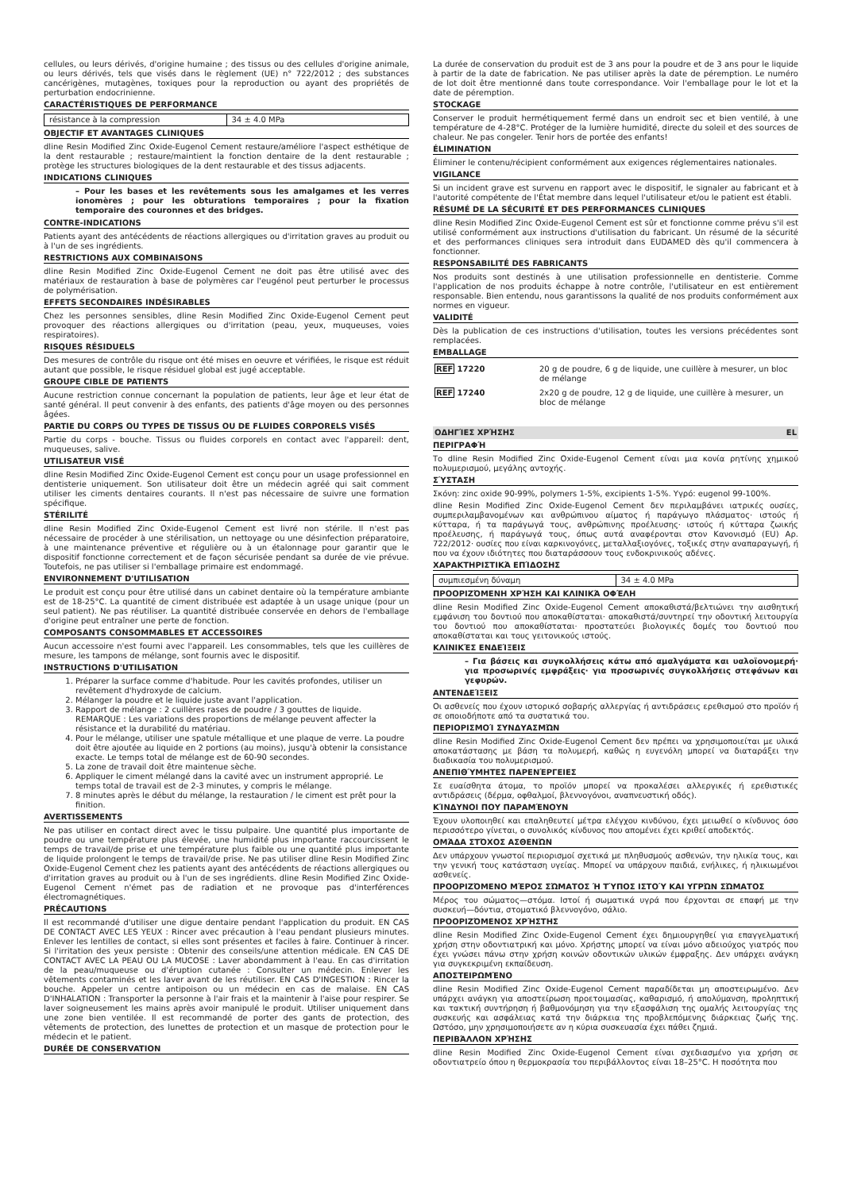cellules, ou leurs dérivés, d'origine humaine ; des tissus ou des cellules d'origine animale, ou leurs dérivés, tels que visés dans le règlement (UE) n° 722/2012 ; des substances cancérigènes, mutagènes, toxiques pour la reproduction ou ayant des propriétés de perturbation endocrinienne.
CARACTÉRISTIQUES DE PERFORMANCE
| résistance à la compression | 34 ± 4.0 MPa |
OBJECTIF ET AVANTAGES CLINIQUES
dline Resin Modified Zinc Oxide-Eugenol Cement restaure/améliore l'aspect esthétique de la dent restaurable ; restaure/maintient la fonction dentaire de la dent restaurable ; protège les structures biologiques de la dent restaurable et des tissus adjacents.
INDICATIONS CLINIQUES
– Pour les bases et les revêtements sous les amalgames et les verres ionomères ; pour les obturations temporaires ; pour la fixation temporaire des couronnes et des bridges.
CONTRE-INDICATIONS
Patients ayant des antécédents de réactions allergiques ou d'irritation graves au produit ou à l'un de ses ingrédients.
RESTRICTIONS AUX COMBINAISONS
dline Resin Modified Zinc Oxide-Eugenol Cement ne doit pas être utilisé avec des matériaux de restauration à base de polymères car l'eugénol peut perturber le processus de polymérisation.
EFFETS SECONDAIRES INDÉSIRABLES
Chez les personnes sensibles, dline Resin Modified Zinc Oxide-Eugenol Cement peut provoquer des réactions allergiques ou d'irritation (peau, yeux, muqueuses, voies respiratoires).
RISQUES RÉSIDUELS
Des mesures de contrôle du risque ont été mises en oeuvre et vérifiées, le risque est réduit autant que possible, le risque résiduel global est jugé acceptable.
GROUPE CIBLE DE PATIENTS
Aucune restriction connue concernant la population de patients, leur âge et leur état de santé général. Il peut convenir à des enfants, des patients d'âge moyen ou des personnes âgées.
PARTIE DU CORPS OU TYPES DE TISSUS OU DE FLUIDES CORPORELS VISÉS
Partie du corps - bouche. Tissus ou fluides corporels en contact avec l'appareil: dent, muqueuses, salive.
UTILISATEUR VISÉ
dline Resin Modified Zinc Oxide-Eugenol Cement est conçu pour un usage professionnel en dentisterie uniquement. Son utilisateur doit être un médecin agréé qui sait comment utiliser les ciments dentaires courants. Il n'est pas nécessaire de suivre une formation spécifique.
STÉRILITÉ
dline Resin Modified Zinc Oxide-Eugenol Cement est livré non stérile. Il n'est pas nécessaire de procéder à une stérilisation, un nettoyage ou une désinfection préparatoire, à une maintenance préventive et régulière ou à un étalonnage pour garantir que le dispositif fonctionne correctement et de façon sécurisée pendant sa durée de vie prévue. Toutefois, ne pas utiliser si l'emballage primaire est endommagé.
ENVIRONNEMENT D'UTILISATION
Le produit est conçu pour être utilisé dans un cabinet dentaire où la température ambiante est de 18-25°C. La quantité de ciment distribuée est adaptée à un usage unique (pour un seul patient). Ne pas réutiliser. La quantité distribuée conservée en dehors de l'emballage d'origine peut entraîner une perte de fonction.
COMPOSANTS CONSOMMABLES ET ACCESSOIRES
Aucun accessoire n'est fourni avec l'appareil. Les consommables, tels que les cuillères de mesure, les tampons de mélange, sont fournis avec le dispositif.
INSTRUCTIONS D'UTILISATION
1. Préparer la surface comme d'habitude. Pour les cavités profondes, utiliser un revêtement d'hydroxyde de calcium.
2. Mélanger la poudre et le liquide juste avant l'application.
3. Rapport de mélange : 2 cuillères rases de poudre / 3 gouttes de liquide. REMARQUE : Les variations des proportions de mélange peuvent affecter la résistance et la durabilité du matériau.
4. Pour le mélange, utiliser une spatule métallique et une plaque de verre. La poudre doit être ajoutée au liquide en 2 portions (au moins), jusqu'à obtenir la consistance exacte. Le temps total de mélange est de 60-90 secondes.
5. La zone de travail doit être maintenue sèche.
6. Appliquer le ciment mélangé dans la cavité avec un instrument approprié. Le temps total de travail est de 2-3 minutes, y compris le mélange.
7. 8 minutes après le début du mélange, la restauration / le ciment est prêt pour la finition.
AVERTISSEMENTS
Ne pas utiliser en contact direct avec le tissu pulpaire. Une quantité plus importante de poudre ou une température plus élevée, une humidité plus importante raccourcissent le temps de travail/de prise et une température plus faible ou une quantité plus importante de liquide prolongent le temps de travail/de prise. Ne pas utiliser dline Resin Modified Zinc Oxide-Eugenol Cement chez les patients ayant des antécédents de réactions allergiques ou d'irritation graves au produit ou à l'un de ses ingrédients. dline Resin Modified Zinc Oxide-Eugenol Cement n'émet pas de radiation et ne provoque pas d'interférences électromagnétiques.
PRÉCAUTIONS
Il est recommandé d'utiliser une digue dentaire pendant l'application du produit. EN CAS DE CONTACT AVEC LES YEUX : Rincer avec précaution à l'eau pendant plusieurs minutes. Enlever les lentilles de contact, si elles sont présentes et faciles à faire. Continuer à rincer. Si l'irritation des yeux persiste : Obtenir des conseils/une attention médicale. EN CAS DE CONTACT AVEC LA PEAU OU LA MUCOSE : Laver abondamment à l'eau. En cas d'irritation de la peau/muqueuse ou d'éruption cutanée : Consulter un médecin. Enlever les vêtements contaminés et les laver avant de les réutiliser. EN CAS D'INGESTION : Rincer la bouche. Appeler un centre antipoison ou un médecin en cas de malaise. EN CAS D'INHALATION : Transporter la personne à l'air frais et la maintenir à l'aise pour respirer. Se laver soigneusement les mains après avoir manipulé le produit. Utiliser uniquement dans une zone bien ventilée. Il est recommandé de porter des gants de protection, des vêtements de protection, des lunettes de protection et un masque de protection pour le médecin et le patient.
DURÉE DE CONSERVATION
La durée de conservation du produit est de 3 ans pour la poudre et de 3 ans pour le liquide à partir de la date de fabrication. Ne pas utiliser après la date de péremption. Le numéro de lot doit être mentionné dans toute correspondance. Voir l'emballage pour le lot et la date de péremption.
STOCKAGE
Conserver le produit hermétiquement fermé dans un endroit sec et bien ventilé, à une température de 4-28°C. Protéger de la lumière humidité, directe du soleil et des sources de chaleur. Ne pas congeler. Tenir hors de portée des enfants!
ÉLIMINATION
Éliminer le contenu/récipient conformément aux exigences réglementaires nationales.
VIGILANCE
Si un incident grave est survenu en rapport avec le dispositif, le signaler au fabricant et à l'autorité compétente de l'État membre dans lequel l'utilisateur et/ou le patient est établi.
RÉSUMÉ DE LA SÉCURITÉ ET DES PERFORMANCES CLINIQUES
dline Resin Modified Zinc Oxide-Eugenol Cement est sûr et fonctionne comme prévu s'il est utilisé conformément aux instructions d'utilisation du fabricant. Un résumé de la sécurité et des performances cliniques sera introduit dans EUDAMED dès qu'il commencera à fonctionner.
RESPONSABILITÉ DES FABRICANTS
Nos produits sont destinés à une utilisation professionnelle en dentisterie. Comme l'application de nos produits échappe à notre contrôle, l'utilisateur en est entièrement responsable. Bien entendu, nous garantissons la qualité de nos produits conformément aux normes en vigueur.
VALIDITÉ
Dès la publication de ces instructions d'utilisation, toutes les versions précédentes sont remplacées.
EMBALLAGE
| REF 17220 | 20 g de poudre, 6 g de liquide, une cuillère à mesurer, un bloc de mélange |
| REF 17240 | 2x20 g de poudre, 12 g de liquide, une cuillère à mesurer, un bloc de mélange |
ΟΔΗΓΊΕΣ ΧΡΉΣΗΣ EL
ΠΕΡΙΓΡΑΦΉ
Το dline Resin Modified Zinc Oxide-Eugenol Cement είναι μια κονία ρητίνης χημικού πολυμερισμού, μεγάλης αντοχής.
ΣΎΣΤΑΣΗ
Σκόνη: zinc oxide 90-99%, polymers 1-5%, excipients 1-5%. Υγρό: eugenol 99-100%.
dline Resin Modified Zinc Oxide-Eugenol Cement δεν περιλαμβάνει ιατρικές ουσίες, συμπεριλαμβανομένων και ανθρώπινου αίματος ή παράγωγο πλάσματος· ιστούς ή κύτταρα, ή τα παράγωγά τους, ανθρώπινης προέλευσης· ιστούς ή κύτταρα ζωικής προέλευσης, ή παράγωγά τους, όπως αυτά αναφέρονται στον Κανονισμό (EU) Αρ. 722/2012· ουσίες που είναι καρκινογόνες, μεταλλαξιογόνες, τοξικές στην αναπαραγωγή, ή που να έχουν ιδιότητες που διαταράσσουν τους ενδοκρινικούς αδένες.
ΧΑΡΑΚΤΗΡΙΣΤΙΚΆ ΕΠΊΔΟΣΗΣ
| συμπιεσμένη δύναμη | 34 ± 4.0 MPa |
ΠΡΟΟΡΙΖΌΜΕΝΗ ΧΡΉΣΗ ΚΑΙ ΚΛΙΝΙΚΆ ΟΦΈΛΗ
dline Resin Modified Zinc Oxide-Eugenol Cement αποκαθιστά/βελτιώνει την αισθητική εμφάνιση του δοντιού που αποκαθίσταται· αποκαθιστά/συντηρεί την οδοντική λειτουργία του δοντιού που αποκαθίσταται· προστατεύει βιολογικές δομές του δοντιού που αποκαθίσταται και τους γειτονικούς ιστούς.
ΚΛΙΝΙΚΈΣ ΕΝΔΕΊΞΕΙΣ
– Για βάσεις και συγκολλήσεις κάτω από αμαλγάματα και υαλοϊονομερή· για προσωρινές εμφράξεις· για προσωρινές συγκολλήσεις στεφάνων και γεφυρών.
ΑΝΤΕΝΔΕΊΞΕΙΣ
Οι ασθενείς που έχουν ιστορικό σοβαρής αλλεργίας ή αντιδράσεις ερεθισμού στο προϊόν ή σε οποιοδήποτε από τα συστατικά του.
ΠΕΡΙΟΡΙΣΜΟΊ ΣΥΝΔΥΑΣΜΏΝ
dline Resin Modified Zinc Oxide-Eugenol Cement δεν πρέπει να χρησιμοποιείται με υλικά αποκατάστασης με βάση τα πολυμερή, καθώς η ευγενόλη μπορεί να διαταράξει την διαδικασία του πολυμερισμού.
ΑΝΕΠΙΘΎΜΗΤΕΣ ΠΑΡΕΝΈΡΓΕΙΕΣ
Σε ευαίσθητα άτομα, το προϊόν μπορεί να προκαλέσει αλλεργικές ή ερεθιστικές αντιδράσεις (δέρμα, οφθαλμοί, βλεννογόνοι, αναπνευστική οδός).
ΚΊΝΔΥΝΟΙ ΠΟΥ ΠΑΡΑΜΈΝΟΥΝ
Έχουν υλοποιηθεί και επαληθευτεί μέτρα ελέγχου κινδύνου, έχει μειωθεί ο κίνδυνος όσο περισσότερο γίνεται, ο συνολικός κίνδυνος που απομένει έχει κριθεί αποδεκτός.
ΟΜΆΔΑ ΣΤΌΧΟΣ ΑΣΘΕΝΏΝ
Δεν υπάρχουν γνωστοί περιορισμοί σχετικά με πληθυσμούς ασθενών, την ηλικία τους, και την γενική τους κατάσταση υγείας. Μπορεί να υπάρχουν παιδιά, ενήλικες, ή ηλικιωμένοι ασθενείς.
ΠΡΟΟΡΙΖΌΜΕΝΟ ΜΈΡΟΣ ΣΏΜΑΤΟΣ Ή ΤΎΠΟΣ ΙΣΤΟΎ ΚΑΙ ΥΓΡΏΝ ΣΏΜΑΤΟΣ
Μέρος του σώματος—στόμα. Ιστοί ή σωματικά υγρά που έρχονται σε επαφή με την συσκευή—δόντια, στοματικό βλεννογόνο, σάλιο.
ΠΡΟΟΡΙΖΌΜΕΝΟΣ ΧΡΉΣΤΗΣ
dline Resin Modified Zinc Oxide-Eugenol Cement έχει δημιουργηθεί για επαγγελματική χρήση στην οδοντιατρική και μόνο. Χρήστης μπορεί να είναι μόνο αδειούχος γιατρός που έχει γνώσει πάνω στην χρήση κοινών οδοντικών υλικών έμφραξης. Δεν υπάρχει ανάγκη για συγκεκριμένη εκπαίδευση.
ΑΠΟΣΤΕΙΡΩΜΈΝΟ
dline Resin Modified Zinc Oxide-Eugenol Cement παραδίδεται μη αποστειρωμένο. Δεν υπάρχει ανάγκη για αποστείρωση προετοιμασίας, καθαρισμό, ή απολύμανση, προληπτική και τακτική συντήρηση ή βαθμονόμηση για την εξασφάλιση της ομαλής λειτουργίας της συσκευής και ασφάλειας κατά την διάρκεια της προβλεπόμενης διάρκειας ζωής της. Ωστόσο, μην χρησιμοποιήσετε αν η κύρια συσκευασία έχει πάθει ζημιά.
ΠΕΡΙΒΆΛΛΟΝ ΧΡΉΣΗΣ
dline Resin Modified Zinc Oxide-Eugenol Cement είναι σχεδιασμένο για χρήση σε οδοντιατρείο όπου η θερμοκρασία του περιβάλλοντος είναι 18–25°C. Η ποσότητα που